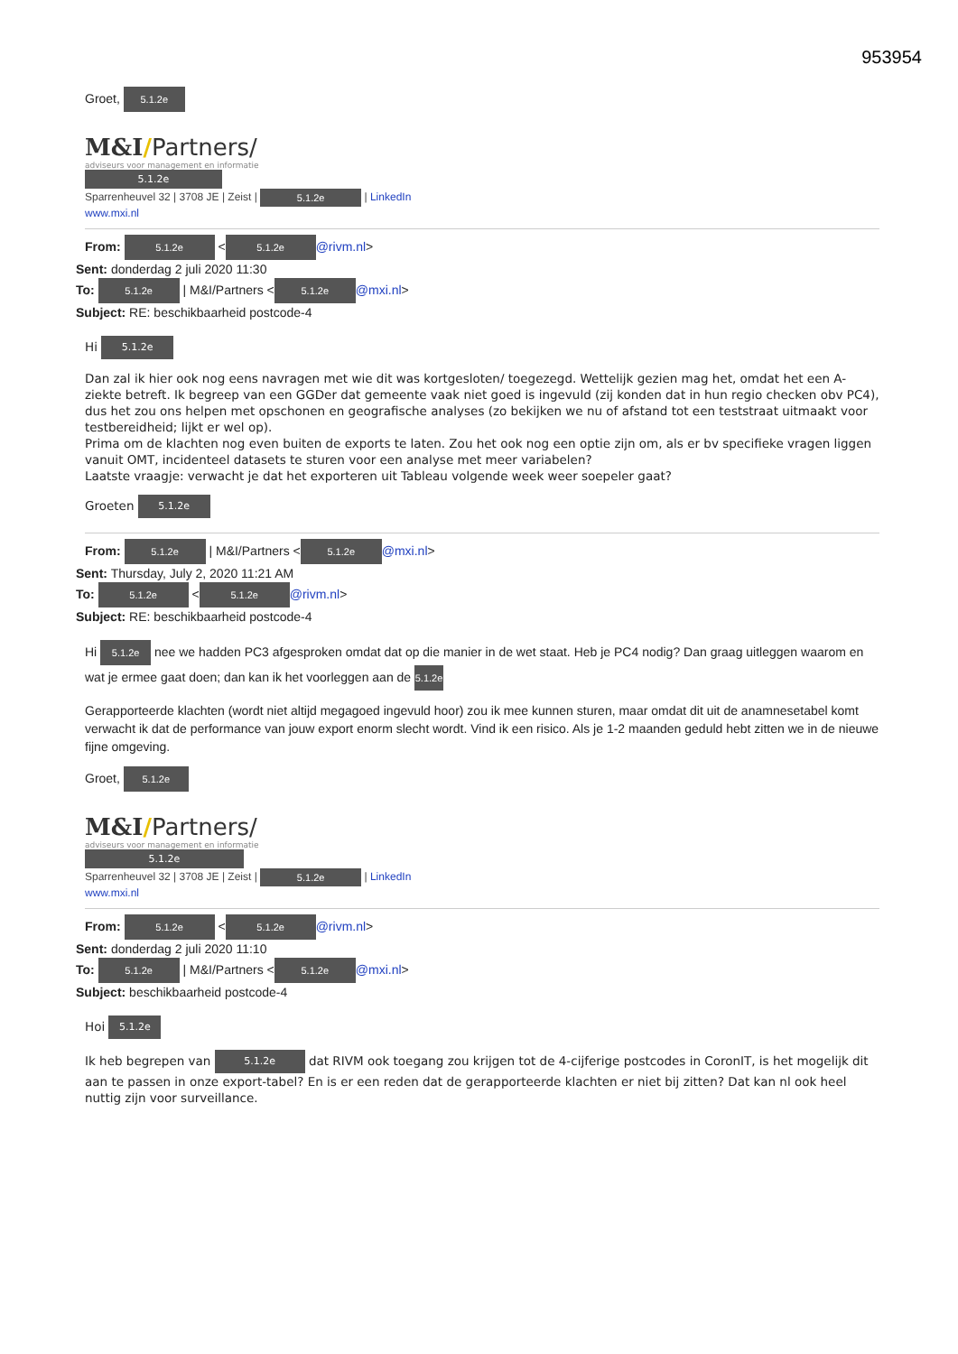953954
Groet, 5.1.2e
M&I/Partners/
adviseurs voor management en informatie
5.1.2e
Sparrenheuvel 32 | 3708 JE | Zeist | 5.1.2e | LinkedIn
www.mxi.nl
From: 5.1.2e < 5.1.2e @rivm.nl>
Sent: donderdag 2 juli 2020 11:30
To: 5.1.2e | M&I/Partners < 5.1.2e @mxi.nl>
Subject: RE: beschikbaarheid postcode-4
Hi 5.1.2e
Dan zal ik hier ook nog eens navragen met wie dit was kortgesloten/ toegezegd. Wettelijk gezien mag het, omdat het een A-ziekte betreft. Ik begreep van een GGDer dat gemeente vaak niet goed is ingevuld (zij konden dat in hun regio checken obv PC4), dus het zou ons helpen met opschonen en geografische analyses (zo bekijken we nu of afstand tot een teststraat uitmaakt voor testbereidheid; lijkt er wel op).
Prima om de klachten nog even buiten de exports te laten. Zou het ook nog een optie zijn om, als er bv specifieke vragen liggen vanuit OMT, incidenteel datasets te sturen voor een analyse met meer variabelen?
Laatste vraagje: verwacht je dat het exporteren uit Tableau volgende week weer soepeler gaat?
Groeten 5.1.2e
From: 5.1.2e | M&I/Partners < 5.1.2e @mxi.nl>
Sent: Thursday, July 2, 2020 11:21 AM
To: 5.1.2e < 5.1.2e @rivm.nl>
Subject: RE: beschikbaarheid postcode-4
Hi 5.1.2e nee we hadden PC3 afgesproken omdat dat op die manier in de wet staat. Heb je PC4 nodig? Dan graag uitleggen waarom en wat je ermee gaat doen; dan kan ik het voorleggen aan de 5.1.2e
Gerapporteerde klachten (wordt niet altijd megagoed ingevuld hoor) zou ik mee kunnen sturen, maar omdat dit uit de anamnesetabel komt verwacht ik dat de performance van jouw export enorm slecht wordt. Vind ik een risico. Als je 1-2 maanden geduld hebt zitten we in de nieuwe fijne omgeving.
Groet, 5.1.2e
M&I/Partners/
adviseurs voor management en informatie
5.1.2e
Sparrenheuvel 32 | 3708 JE | Zeist | 5.1.2e | LinkedIn
www.mxi.nl
From: 5.1.2e < 5.1.2e @rivm.nl>
Sent: donderdag 2 juli 2020 11:10
To: 5.1.2e | M&I/Partners < 5.1.2e @mxi.nl>
Subject: beschikbaarheid postcode-4
Hoi 5.1.2e
Ik heb begrepen van 5.1.2e dat RIVM ook toegang zou krijgen tot de 4-cijferige postcodes in CoronIT, is het mogelijk dit aan te passen in onze export-tabel? En is er een reden dat de gerapporteerde klachten er niet bij zitten? Dat kan nl ook heel nuttig zijn voor surveillance.